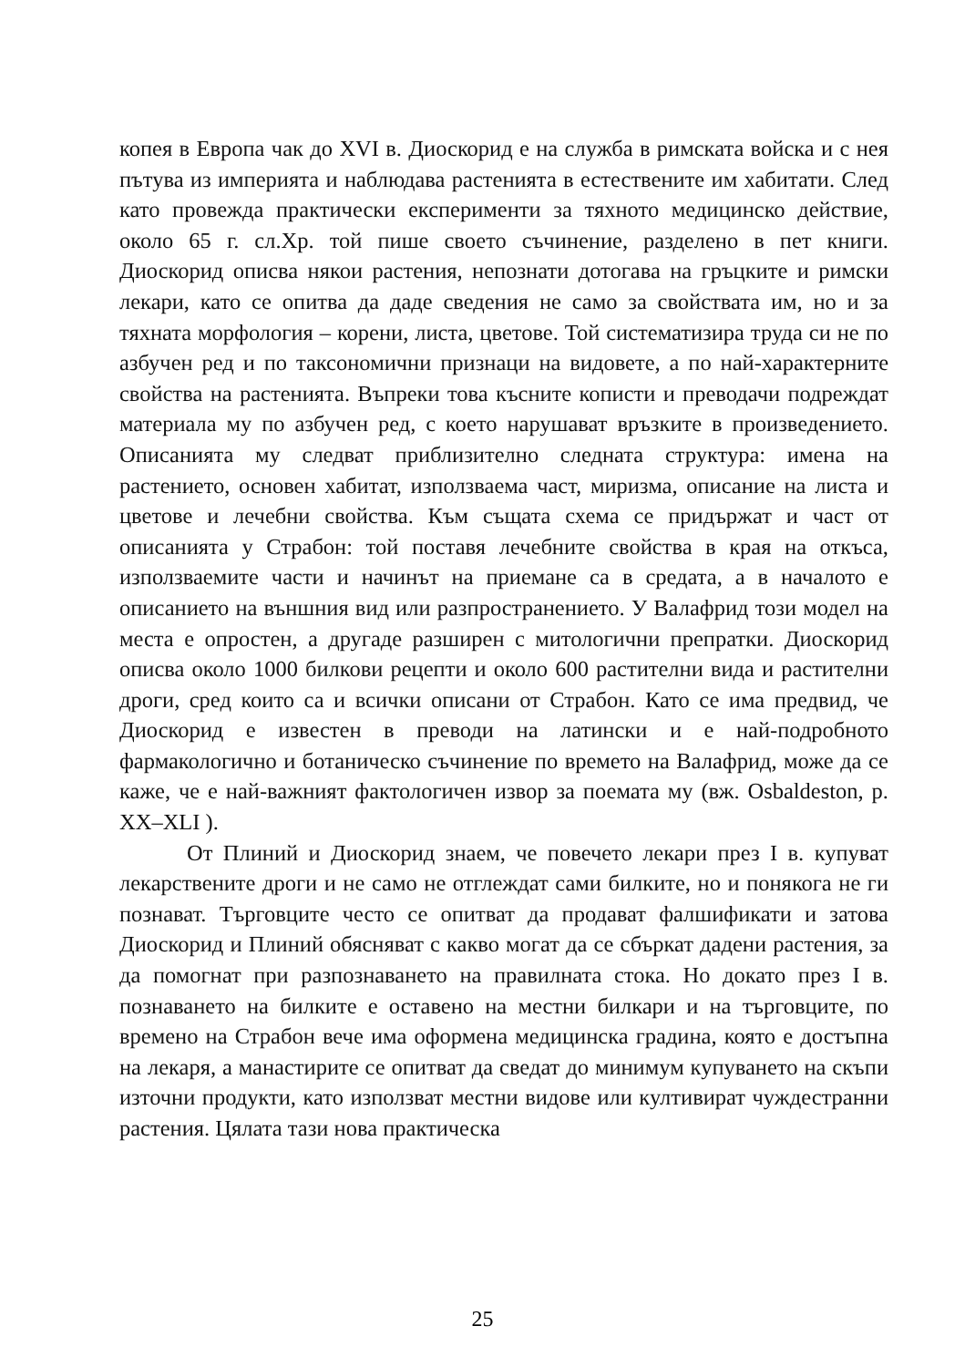копея в Европа чак до XVI в. Диоскорид е на служба в римската войска и с нея пътува из империята и наблюдава растенията в естествените им хабитати. След като провежда практически експерименти за тяхното медицинско действие, около 65 г. сл.Хр. той пише своето съчинение, разделено в пет книги. Диоскорид описва някои растения, непознати дотогава на гръцките и римски лекари, като се опитва да даде сведения не само за свойствата им, но и за тяхната морфология – корени, листа, цветове. Той систематизира труда си не по азбучен ред и по таксономични признаци на видовете, а по най-характерните свойства на растенията. Въпреки това късните кописти и преводачи подреждат материала му по азбучен ред, с което нарушават връзките в произведението. Описанията му следват приблизително следната структура: имена на растението, основен хабитат, използваема част, миризма, описание на листа и цветове и лечебни свойства. Към същата схема се придържат и част от описанията у Страбон: той поставя лечебните свойства в края на откъса, използваемите части и начинът на приемане са в средата, а в началото е описанието на външния вид или разпространението. У Валафрид този модел на места е опростен, а другаде разширен с митологични препратки. Диоскорид описва около 1000 билкови рецепти и около 600 растителни вида и растителни дроги, сред които са и всички описани от Страбон. Като се има предвид, че Диоскорид е известен в преводи на латински и е най-подробното фармакологично и ботаническо съчинение по времето на Валафрид, може да се каже, че е най-важният фактологичен извор за поемата му (вж. Osbaldeston, p. XX–XLI ).
От Плиний и Диоскорид знаем, че повечето лекари през I в. купуват лекарствените дроги и не само не отглеждат сами билките, но и понякога не ги познават. Търговците често се опитват да продават фалшификати и затова Диоскорид и Плиний обясняват с какво могат да се сбъркат дадени растения, за да помогнат при разпознаването на правилната стока. Но докато през I в. познаването на билките е оставено на местни билкари и на търговците, по времено на Страбон вече има оформена медицинска градина, която е достъпна на лекаря, а манастирите се опитват да сведат до минимум купуването на скъпи източни продукти, като използват местни видове или култивират чуждестранни растения. Цялата тази нова практическа
25